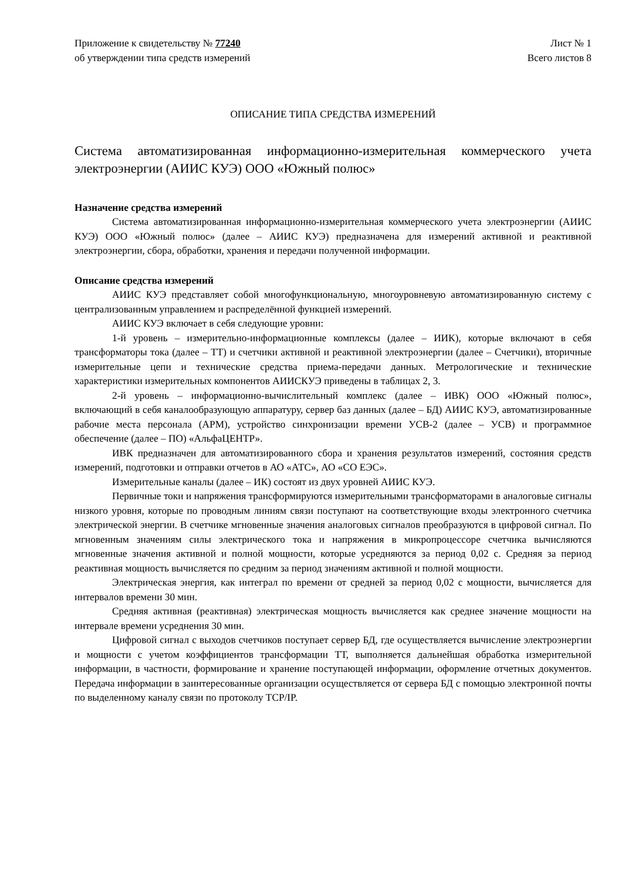Приложение к свидетельству № 77240
об утверждении типа средств измерений
Лист № 1
Всего листов 8
ОПИСАНИЕ ТИПА СРЕДСТВА ИЗМЕРЕНИЙ
Система автоматизированная информационно-измерительная коммерческого учета электроэнергии (АИИС КУЭ) ООО «Южный полюс»
Назначение средства измерений
Система автоматизированная информационно-измерительная коммерческого учета электроэнергии (АИИС КУЭ) ООО «Южный полюс» (далее – АИИС КУЭ) предназначена для измерений активной и реактивной электроэнергии, сбора, обработки, хранения и передачи полученной информации.
Описание средства измерений
АИИС КУЭ представляет собой многофункциональную, многоуровневую автоматизированную систему с централизованным управлением и распределённой функцией измерений.
АИИС КУЭ включает в себя следующие уровни:
1-й уровень – измерительно-информационные комплексы (далее – ИИК), которые включают в себя трансформаторы тока (далее – ТТ) и счетчики активной и реактивной электроэнергии (далее – Счетчики), вторичные измерительные цепи и технические средства приема-передачи данных. Метрологические и технические характеристики измерительных компонентов АИИСКУЭ приведены в таблицах 2, 3.
2-й уровень – информационно-вычислительный комплекс (далее – ИВК) ООО «Южный полюс», включающий в себя каналообразующую аппаратуру, сервер баз данных (далее – БД) АИИС КУЭ, автоматизированные рабочие места персонала (АРМ), устройство синхронизации времени УСВ-2 (далее – УСВ) и программное обеспечение (далее – ПО) «АльфаЦЕНТР».
ИВК предназначен для автоматизированного сбора и хранения результатов измерений, состояния средств измерений, подготовки и отправки отчетов в АО «АТС», АО «СО ЕЭС».
Измерительные каналы (далее – ИК) состоят из двух уровней АИИС КУЭ.
Первичные токи и напряжения трансформируются измерительными трансформаторами в аналоговые сигналы низкого уровня, которые по проводным линиям связи поступают на соответствующие входы электронного счетчика электрической энергии. В счетчике мгновенные значения аналоговых сигналов преобразуются в цифровой сигнал. По мгновенным значениям силы электрического тока и напряжения в микропроцессоре счетчика вычисляются мгновенные значения активной и полной мощности, которые усредняются за период 0,02 с. Средняя за период реактивная мощность вычисляется по средним за период значениям активной и полной мощности.
Электрическая энергия, как интеграл по времени от средней за период 0,02 с мощности, вычисляется для интервалов времени 30 мин.
Средняя активная (реактивная) электрическая мощность вычисляется как среднее значение мощности на интервале времени усреднения 30 мин.
Цифровой сигнал с выходов счетчиков поступает сервер БД, где осуществляется вычисление электроэнергии и мощности с учетом коэффициентов трансформации ТТ, выполняется дальнейшая обработка измерительной информации, в частности, формирование и хранение поступающей информации, оформление отчетных документов. Передача информации в заинтересованные организации осуществляется от сервера БД с помощью электронной почты по выделенному каналу связи по протоколу TCP/IP.